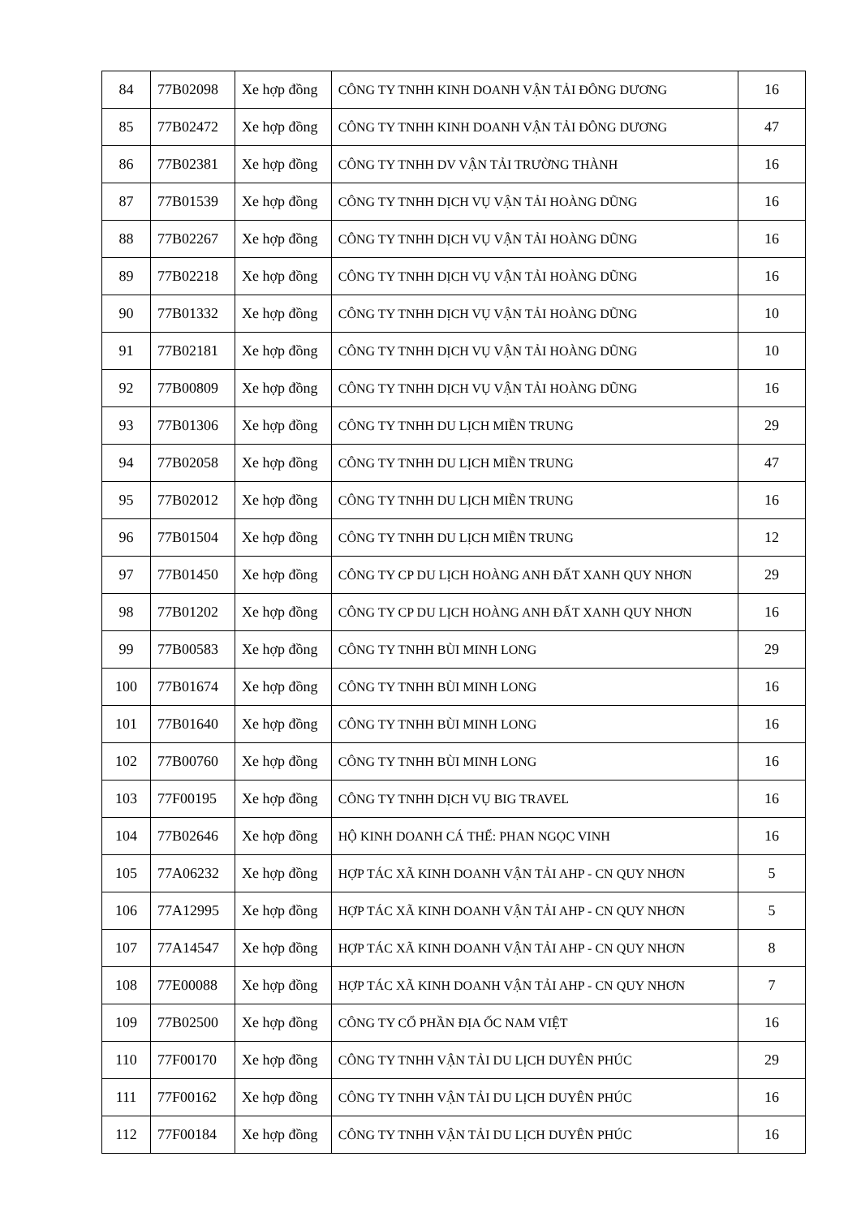| 84 | 77B02098 | Xe hợp đồng | CÔNG TY TNHH KINH DOANH VẬN TẢI ĐÔNG DƯƠNG | 16 |
| 85 | 77B02472 | Xe hợp đồng | CÔNG TY TNHH KINH DOANH VẬN TẢI ĐÔNG DƯƠNG | 47 |
| 86 | 77B02381 | Xe hợp đồng | CÔNG TY TNHH DV VẬN TẢI TRƯỜNG THÀNH | 16 |
| 87 | 77B01539 | Xe hợp đồng | CÔNG TY TNHH DỊCH VỤ VẬN TẢI HOÀNG DŨNG | 16 |
| 88 | 77B02267 | Xe hợp đồng | CÔNG TY TNHH DỊCH VỤ VẬN TẢI HOÀNG DŨNG | 16 |
| 89 | 77B02218 | Xe hợp đồng | CÔNG TY TNHH DỊCH VỤ VẬN TẢI HOÀNG DŨNG | 16 |
| 90 | 77B01332 | Xe hợp đồng | CÔNG TY TNHH DỊCH VỤ VẬN TẢI HOÀNG DŨNG | 10 |
| 91 | 77B02181 | Xe hợp đồng | CÔNG TY TNHH DỊCH VỤ VẬN TẢI HOÀNG DŨNG | 10 |
| 92 | 77B00809 | Xe hợp đồng | CÔNG TY TNHH DỊCH VỤ VẬN TẢI HOÀNG DŨNG | 16 |
| 93 | 77B01306 | Xe hợp đồng | CÔNG TY TNHH DU LỊCH MIỀN TRUNG | 29 |
| 94 | 77B02058 | Xe hợp đồng | CÔNG TY TNHH DU LỊCH MIỀN TRUNG | 47 |
| 95 | 77B02012 | Xe hợp đồng | CÔNG TY TNHH DU LỊCH MIỀN TRUNG | 16 |
| 96 | 77B01504 | Xe hợp đồng | CÔNG TY TNHH DU LỊCH MIỀN TRUNG | 12 |
| 97 | 77B01450 | Xe hợp đồng | CÔNG TY CP DU LỊCH HOÀNG ANH ĐẤT XANH QUY NHƠN | 29 |
| 98 | 77B01202 | Xe hợp đồng | CÔNG TY CP DU LỊCH HOÀNG ANH ĐẤT XANH QUY NHƠN | 16 |
| 99 | 77B00583 | Xe hợp đồng | CÔNG TY TNHH BÙI MINH LONG | 29 |
| 100 | 77B01674 | Xe hợp đồng | CÔNG TY TNHH BÙI MINH LONG | 16 |
| 101 | 77B01640 | Xe hợp đồng | CÔNG TY TNHH BÙI MINH LONG | 16 |
| 102 | 77B00760 | Xe hợp đồng | CÔNG TY TNHH BÙI MINH LONG | 16 |
| 103 | 77F00195 | Xe hợp đồng | CÔNG TY TNHH DỊCH VỤ BIG TRAVEL | 16 |
| 104 | 77B02646 | Xe hợp đồng | HỘ KINH DOANH CÁ THỂ: PHAN NGỌC VINH | 16 |
| 105 | 77A06232 | Xe hợp đồng | HỢP TÁC XÃ KINH DOANH VẬN TẢI AHP - CN QUY NHƠN | 5 |
| 106 | 77A12995 | Xe hợp đồng | HỢP TÁC XÃ KINH DOANH VẬN TẢI AHP - CN QUY NHƠN | 5 |
| 107 | 77A14547 | Xe hợp đồng | HỢP TÁC XÃ KINH DOANH VẬN TẢI AHP - CN QUY NHƠN | 8 |
| 108 | 77E00088 | Xe hợp đồng | HỢP TÁC XÃ KINH DOANH VẬN TẢI AHP - CN QUY NHƠN | 7 |
| 109 | 77B02500 | Xe hợp đồng | CÔNG TY CỔ PHẦN ĐỊA ỐC NAM VIỆT | 16 |
| 110 | 77F00170 | Xe hợp đồng | CÔNG TY TNHH VẬN TẢI DU LỊCH DUYÊN PHÚC | 29 |
| 111 | 77F00162 | Xe hợp đồng | CÔNG TY TNHH VẬN TẢI DU LỊCH DUYÊN PHÚC | 16 |
| 112 | 77F00184 | Xe hợp đồng | CÔNG TY TNHH VẬN TẢI DU LỊCH DUYÊN PHÚC | 16 |